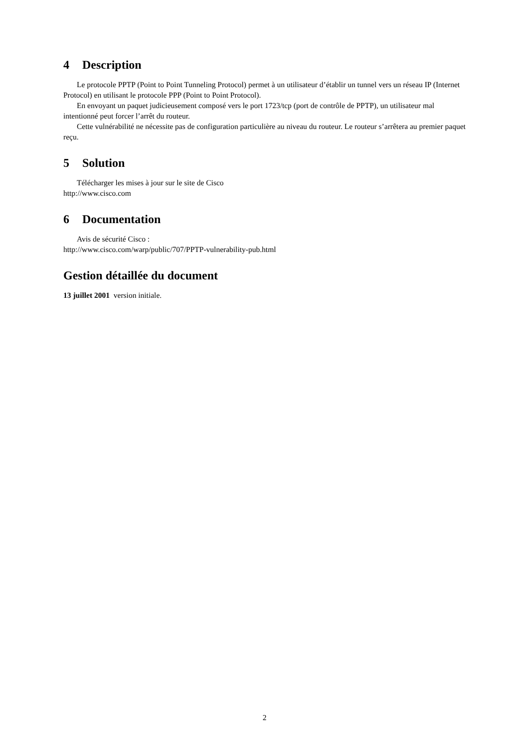4 Description
Le protocole PPTP (Point to Point Tunneling Protocol) permet à un utilisateur d’établir un tunnel vers un réseau IP (Internet Protocol) en utilisant le protocole PPP (Point to Point Protocol).
En envoyant un paquet judicieusement composé vers le port 1723/tcp (port de contrôle de PPTP), un utilisateur mal intentionné peut forcer l’arrêt du routeur.
Cette vulnérabilité ne nécessite pas de configuration particulière au niveau du routeur. Le routeur s’arrêtera au premier paquet reçu.
5 Solution
Télécharger les mises à jour sur le site de Cisco
http://www.cisco.com
6 Documentation
Avis de sécurité Cisco :
http://www.cisco.com/warp/public/707/PPTP-vulnerability-pub.html
Gestion détaillée du document
13 juillet 2001 version initiale.
2